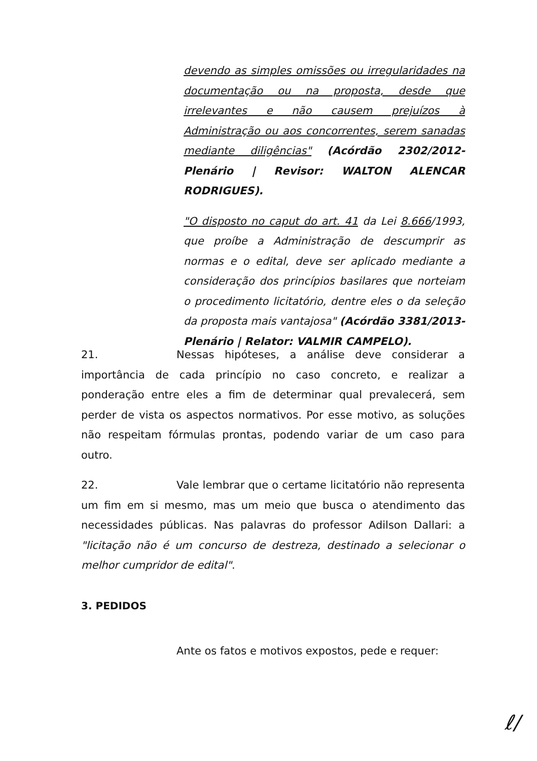devendo as simples omissões ou irregularidades na documentação ou na proposta, desde que irrelevantes e não causem prejuízos à Administração ou aos concorrentes, serem sanadas mediante diligências" (Acórdão 2302/2012-Plenário | Revisor: WALTON ALENCAR RODRIGUES).
"O disposto no caput do art. 41 da Lei 8.666/1993, que proíbe a Administração de descumprir as normas e o edital, deve ser aplicado mediante a consideração dos princípios basilares que norteiam o procedimento licitatório, dentre eles o da seleção da proposta mais vantajosa" (Acórdão 3381/2013-Plenário | Relator: VALMIR CAMPELO).
21. Nessas hipóteses, a análise deve considerar a importância de cada princípio no caso concreto, e realizar a ponderação entre eles a fim de determinar qual prevalecerá, sem perder de vista os aspectos normativos. Por esse motivo, as soluções não respeitam fórmulas prontas, podendo variar de um caso para outro.
22. Vale lembrar que o certame licitatório não representa um fim em si mesmo, mas um meio que busca o atendimento das necessidades públicas. Nas palavras do professor Adilson Dallari: a "licitação não é um concurso de destreza, destinado a selecionar o melhor cumpridor de edital".
3. PEDIDOS
Ante os fatos e motivos expostos, pede e requer:
ℓ/